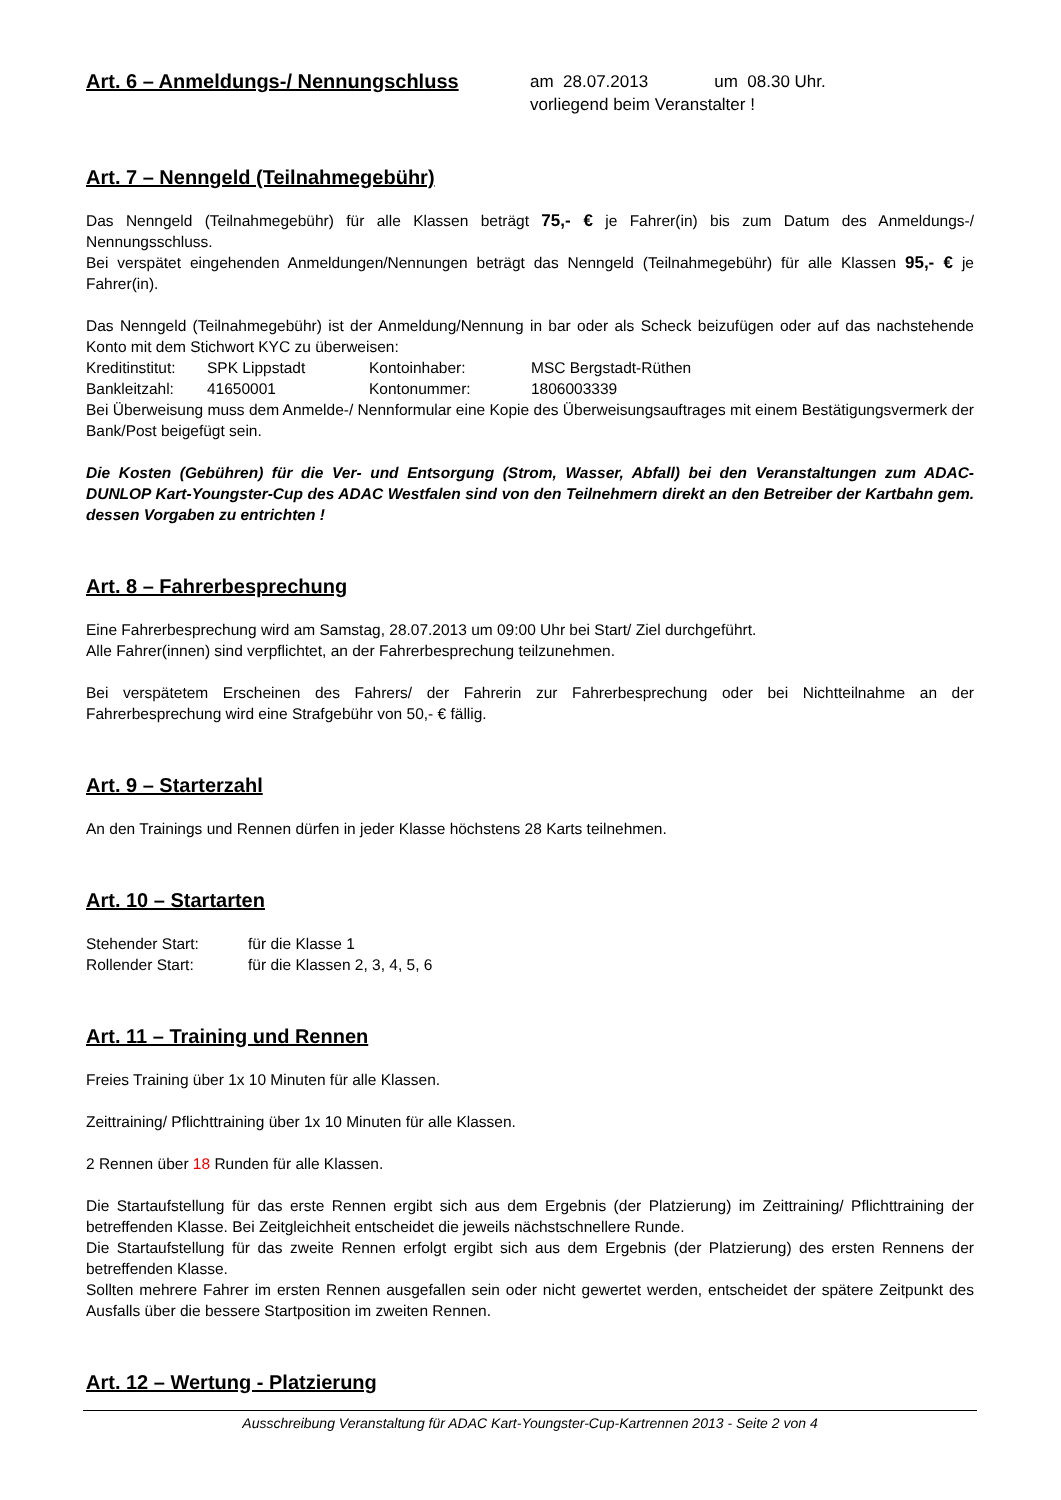Art. 6 – Anmeldungs-/ Nennungschluss
am 28.07.2013 um 08.30 Uhr.
vorliegend beim Veranstalter !
Art. 7 – Nenngeld (Teilnahmegebühr)
Das Nenngeld (Teilnahmegebühr) für alle Klassen beträgt 75,- € je Fahrer(in) bis zum Datum des Anmeldungs-/ Nennungsschluss.
Bei verspätet eingehenden Anmeldungen/Nennungen beträgt das Nenngeld (Teilnahmegebühr) für alle Klassen 95,- € je Fahrer(in).
Das Nenngeld (Teilnahmegebühr) ist der Anmeldung/Nennung in bar oder als Scheck beizufügen oder auf das nachstehende Konto mit dem Stichwort KYC zu überweisen:
Kreditinstitut:
SPK Lippstadt Kontoinhaber: MSC Bergstadt-Rüthen
Bankleitzahl: 41650001 Kontonummer: 1806003339
Bei Überweisung muss dem Anmelde-/ Nennformular eine Kopie des Überweisungsauftrages mit einem Bestätigungsvermerk der Bank/Post beigefügt sein.
Die Kosten (Gebühren) für die Ver- und Entsorgung (Strom, Wasser, Abfall) bei den Veranstaltungen zum ADAC-DUNLOP Kart-Youngster-Cup des ADAC Westfalen sind von den Teilnehmern direkt an den Betreiber der Kartbahn gem. dessen Vorgaben zu entrichten !
Art. 8 – Fahrerbesprechung
Eine Fahrerbesprechung wird am Samstag, 28.07.2013 um 09:00 Uhr bei Start/ Ziel durchgeführt.
Alle Fahrer(innen) sind verpflichtet, an der Fahrerbesprechung teilzunehmen.
Bei verspätetem Erscheinen des Fahrers/ der Fahrerin zur Fahrerbesprechung oder bei Nichtteilnahme an der Fahrerbesprechung wird eine Strafgebühr von 50,- € fällig.
Art. 9 – Starterzahl
An den Trainings und Rennen dürfen in jeder Klasse höchstens 28 Karts teilnehmen.
Art. 10 – Startarten
Stehender Start: für die Klasse 1
Rollender Start: für die Klassen 2, 3, 4, 5, 6
Art. 11 – Training und Rennen
Freies Training über 1x 10 Minuten für alle Klassen.
Zeittraining/ Pflichttraining über 1x 10 Minuten für alle Klassen.
2 Rennen über 18 Runden für alle Klassen.
Die Startaufstellung für das erste Rennen ergibt sich aus dem Ergebnis (der Platzierung) im Zeittraining/ Pflichttraining der betreffenden Klasse. Bei Zeitgleichheit entscheidet die jeweils nächstschnellere Runde.
Die Startaufstellung für das zweite Rennen erfolgt ergibt sich aus dem Ergebnis (der Platzierung) des ersten Rennens der betreffenden Klasse.
Sollten mehrere Fahrer im ersten Rennen ausgefallen sein oder nicht gewertet werden, entscheidet der spätere Zeitpunkt des Ausfalls über die bessere Startposition im zweiten Rennen.
Art. 12 – Wertung - Platzierung
Ausschreibung Veranstaltung für ADAC Kart-Youngster-Cup-Kartrennen 2013 - Seite 2 von 4